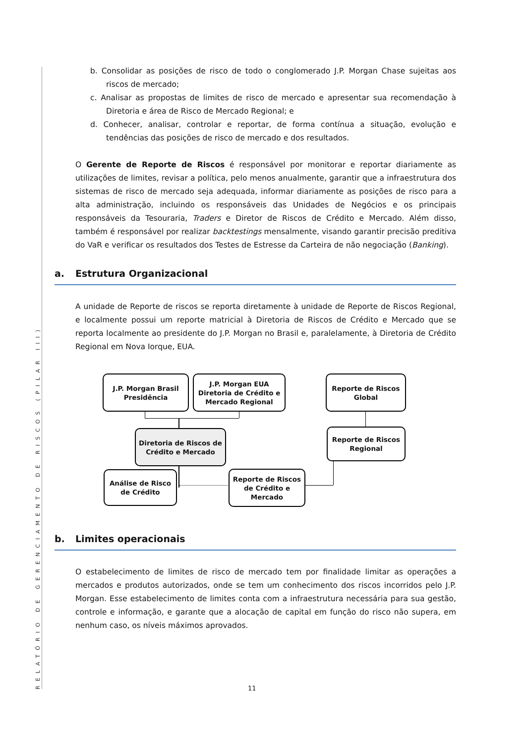RELATÓRIO DE GERENCIAMENTO DE RISCOS (PILAR III)
b. Consolidar as posições de risco de todo o conglomerado J.P. Morgan Chase sujeitas aos riscos de mercado;
c. Analisar as propostas de limites de risco de mercado e apresentar sua recomendação à Diretoria e área de Risco de Mercado Regional; e
d. Conhecer, analisar, controlar e reportar, de forma contínua a situação, evolução e tendências das posições de risco de mercado e dos resultados.
O Gerente de Reporte de Riscos é responsável por monitorar e reportar diariamente as utilizações de limites, revisar a política, pelo menos anualmente, garantir que a infraestrutura dos sistemas de risco de mercado seja adequada, informar diariamente as posições de risco para a alta administração, incluindo os responsáveis das Unidades de Negócios e os principais responsáveis da Tesouraria, Traders e Diretor de Riscos de Crédito e Mercado. Além disso, também é responsável por realizar backtestings mensalmente, visando garantir precisão preditiva do VaR e verificar os resultados dos Testes de Estresse da Carteira de não negociação (Banking).
a. Estrutura Organizacional
A unidade de Reporte de riscos se reporta diretamente à unidade de Reporte de Riscos Regional, e localmente possui um reporte matricial à Diretoria de Riscos de Crédito e Mercado que se reporta localmente ao presidente do J.P. Morgan no Brasil e, paralelamente, à Diretoria de Crédito Regional em Nova Iorque, EUA.
J.P. Morgan Brasil
Presidência
J.P. Morgan EUA Diretoria de Crédito e Mercado Regional
Reporte de Riscos Global
Diretoria de Riscos de Crédito e Mercado
Reporte de Riscos Regional
Análise de Risco de Crédito
Reporte de Riscos de Crédito e Mercado
b. Limites operacionais
O estabelecimento de limites de risco de mercado tem por finalidade limitar as operações a mercados e produtos autorizados, onde se tem um conhecimento dos riscos incorridos pelo J.P. Morgan. Esse estabelecimento de limites conta com a infraestrutura necessária para sua gestão, controle e informação, e garante que a alocação de capital em função do risco não supera, em nenhum caso, os níveis máximos aprovados.
11